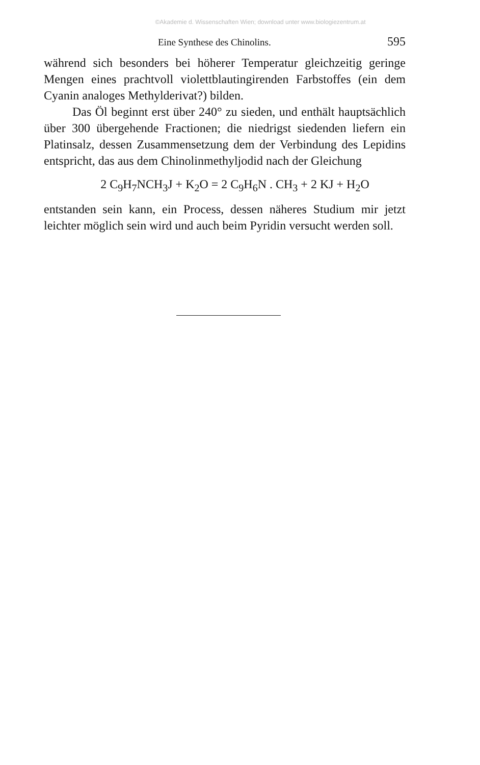©Akademie d. Wissenschaften Wien; download unter www.biologiezentrum.at
Eine Synthese des Chinolins. 595
während sich besonders bei höherer Temperatur gleichzeitig geringe Mengen eines prachtvoll violettblautingirenden Farbstoffes (ein dem Cyanin analoges Methylderivat?) bilden.
Das Öl beginnt erst über 240° zu sieden, und enthält hauptsächlich über 300 übergehende Fractionen; die niedrigst siedenden liefern ein Platinsalz, dessen Zusammensetzung dem der Verbindung des Lepidins entspricht, das aus dem Chinolinmethyljodid nach der Gleichung
2 C<sub>9</sub>H<sub>7</sub>NCH<sub>3</sub>J + K<sub>2</sub>O = 2 C<sub>9</sub>H<sub>6</sub>N . CH<sub>3</sub> + 2 KJ + H<sub>2</sub>O
entstanden sein kann, ein Process, dessen näheres Studium mir jetzt leichter möglich sein wird und auch beim Pyridin versucht werden soll.